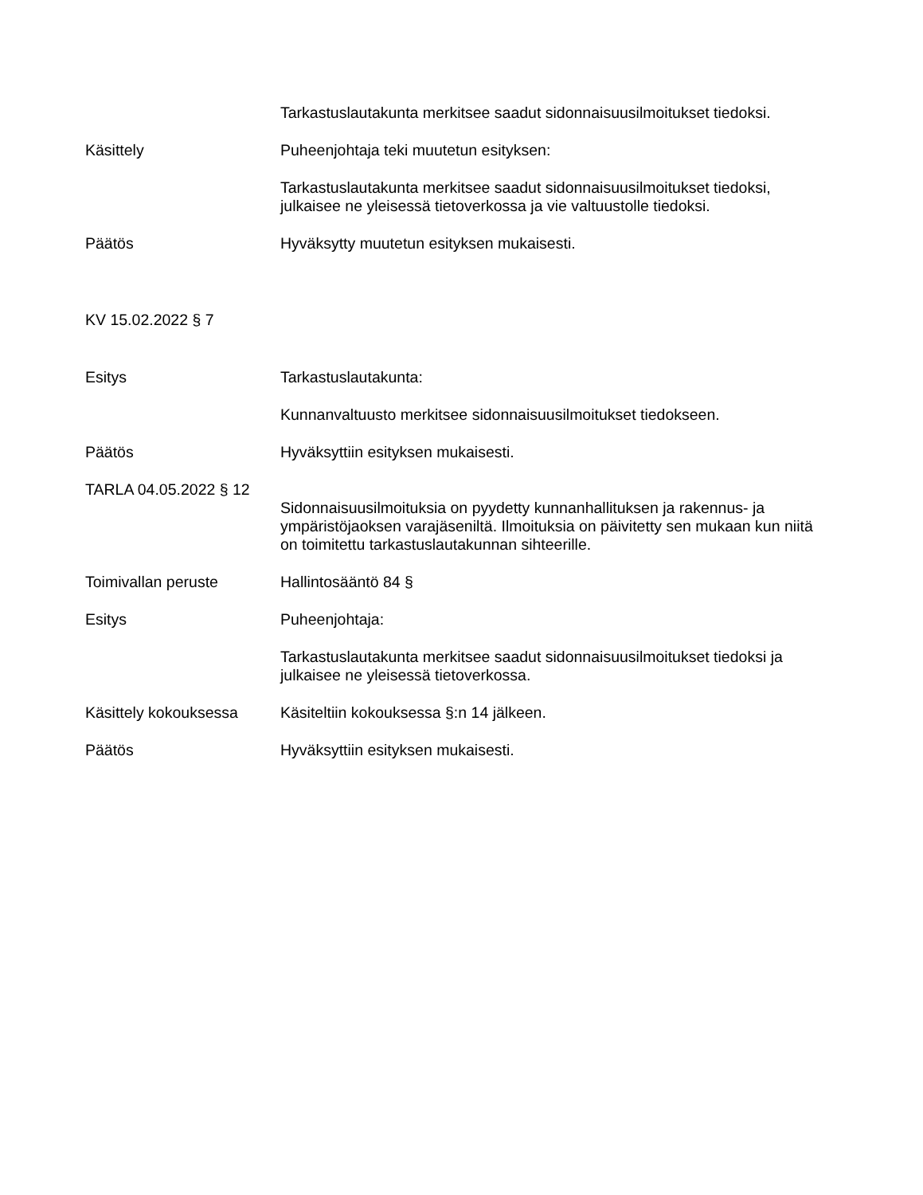Tarkastuslautakunta merkitsee saadut sidonnaisuusilmoitukset tiedoksi.
Käsittely Puheenjohtaja teki muutetun esityksen:
Tarkastuslautakunta merkitsee saadut sidonnaisuusilmoitukset tiedoksi, julkaisee ne yleisessä tietoverkossa ja vie valtuustolle tiedoksi.
Päätös Hyväksytty muutetun esityksen mukaisesti.
KV 15.02.2022 § 7
Esitys Tarkastuslautakunta:
Kunnanvaltuusto merkitsee sidonnaisuusilmoitukset tiedokseen.
Päätös Hyväksyttiin esityksen mukaisesti.
TARLA 04.05.2022 § 12
Sidonnaisuusilmoituksia on pyydetty kunnanhallituksen ja rakennus- ja ympäristöjaoksen varajäseniltä. Ilmoituksia on päivitetty sen mukaan kun niitä on toimitettu tarkastuslautakunnan sihteerille.
Toimivallan peruste Hallintosääntö 84 §
Esitys Puheenjohtaja:
Tarkastuslautakunta merkitsee saadut sidonnaisuusilmoitukset tiedoksi ja julkaisee ne yleisessä tietoverkossa.
Käsittely kokouksessa
Käsiteltiin kokouksessa §:n 14 jälkeen.
Päätös Hyväksyttiin esityksen mukaisesti.